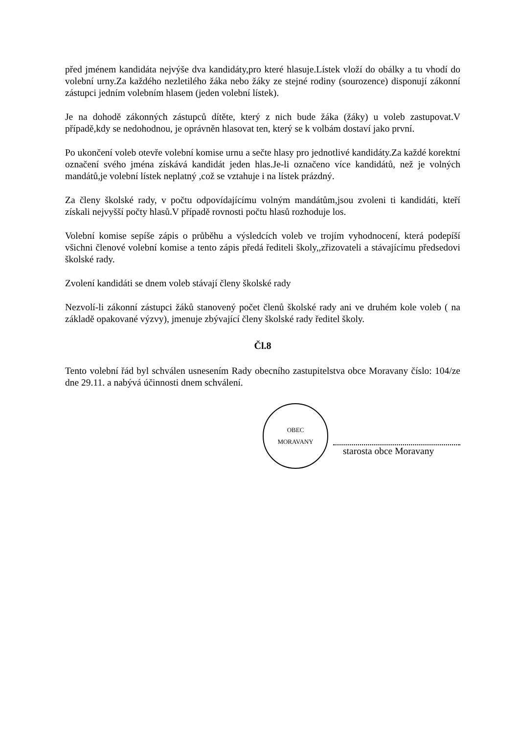před jménem kandidáta nejvýše dva kandidáty,pro které hlasuje.Lístek vloží do obálky a tu vhodí do volební urny.Za každého nezletilého žáka nebo žáky ze stejné rodiny (sourozence) disponují zákonní zástupci jedním volebním hlasem (jeden volební lístek).
Je na dohodě zákonných zástupců dítěte, který z nich bude žáka (žáky) u voleb zastupovat.V případě,kdy se nedohodnou, je oprávněn hlasovat ten, který se k volbám dostaví jako první.
Po ukončení voleb otevře volební komise urnu a sečte hlasy pro jednotlivé kandidáty.Za každé korektní označení svého jména získává kandidát jeden hlas.Je-li označeno více kandidátů, než je volných mandátů,je volební lístek neplatný ,což se vztahuje i na lístek prázdný.
Za členy školské rady, v počtu odpovídajícímu volným mandátům,jsou zvoleni ti kandidáti, kteří získali nejvyšší počty hlasů.V případě rovnosti počtu hlasů rozhoduje los.
Volební komise sepíše zápis o průběhu a výsledcích voleb ve trojím vyhodnocení, která podepíší všichni členové volební komise a tento zápis předá řediteli školy,,zřizovateli a stávajícímu předsedovi školské rady.
Zvolení kandidáti se dnem voleb stávají členy školské rady
Nezvolí-li zákonní zástupci žáků stanovený počet členů školské rady ani ve druhém kole voleb ( na základě opakované výzvy), jmenuje zbývající členy školské rady ředitel školy.
Čl.8
Tento volební řád byl schválen usnesením Rady obecního zastupitelstva obce Moravany číslo: 104/ze dne 29.11. a nabývá účinnosti dnem schválení.
OBEC
MORAVANY
starosta obce Moravany